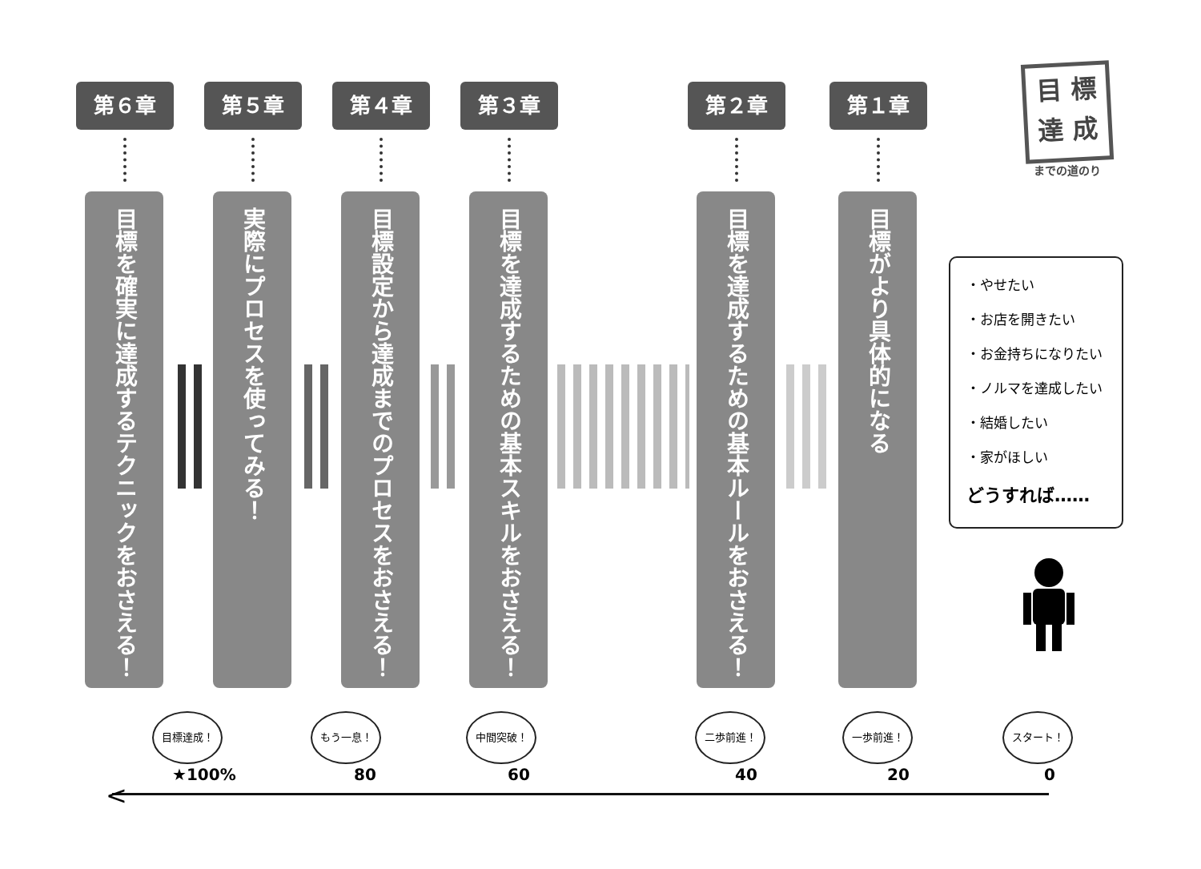目 標
達 成
までの道のり
第６章
目標を確実に達成するテクニックをおさえる！
第５章
実際にプロセスを使ってみる！
第４章
目標設定から達成までのプロセスをおさえる！
第３章
目標を達成するための基本スキルをおさえる！
第２章
目標を達成するための基本ルールをおさえる！
第１章
目標がより具体的になる
・やせたい
・お店を開きたい
・お金持ちになりたい
・ノルマを達成したい
・結婚したい
・家がほしい
どうすれば……
目標達成！ もう一息！ 中間突破！ 二歩前進！ 一歩前進！ スタート！
★100% 80 60 40 20 0
<